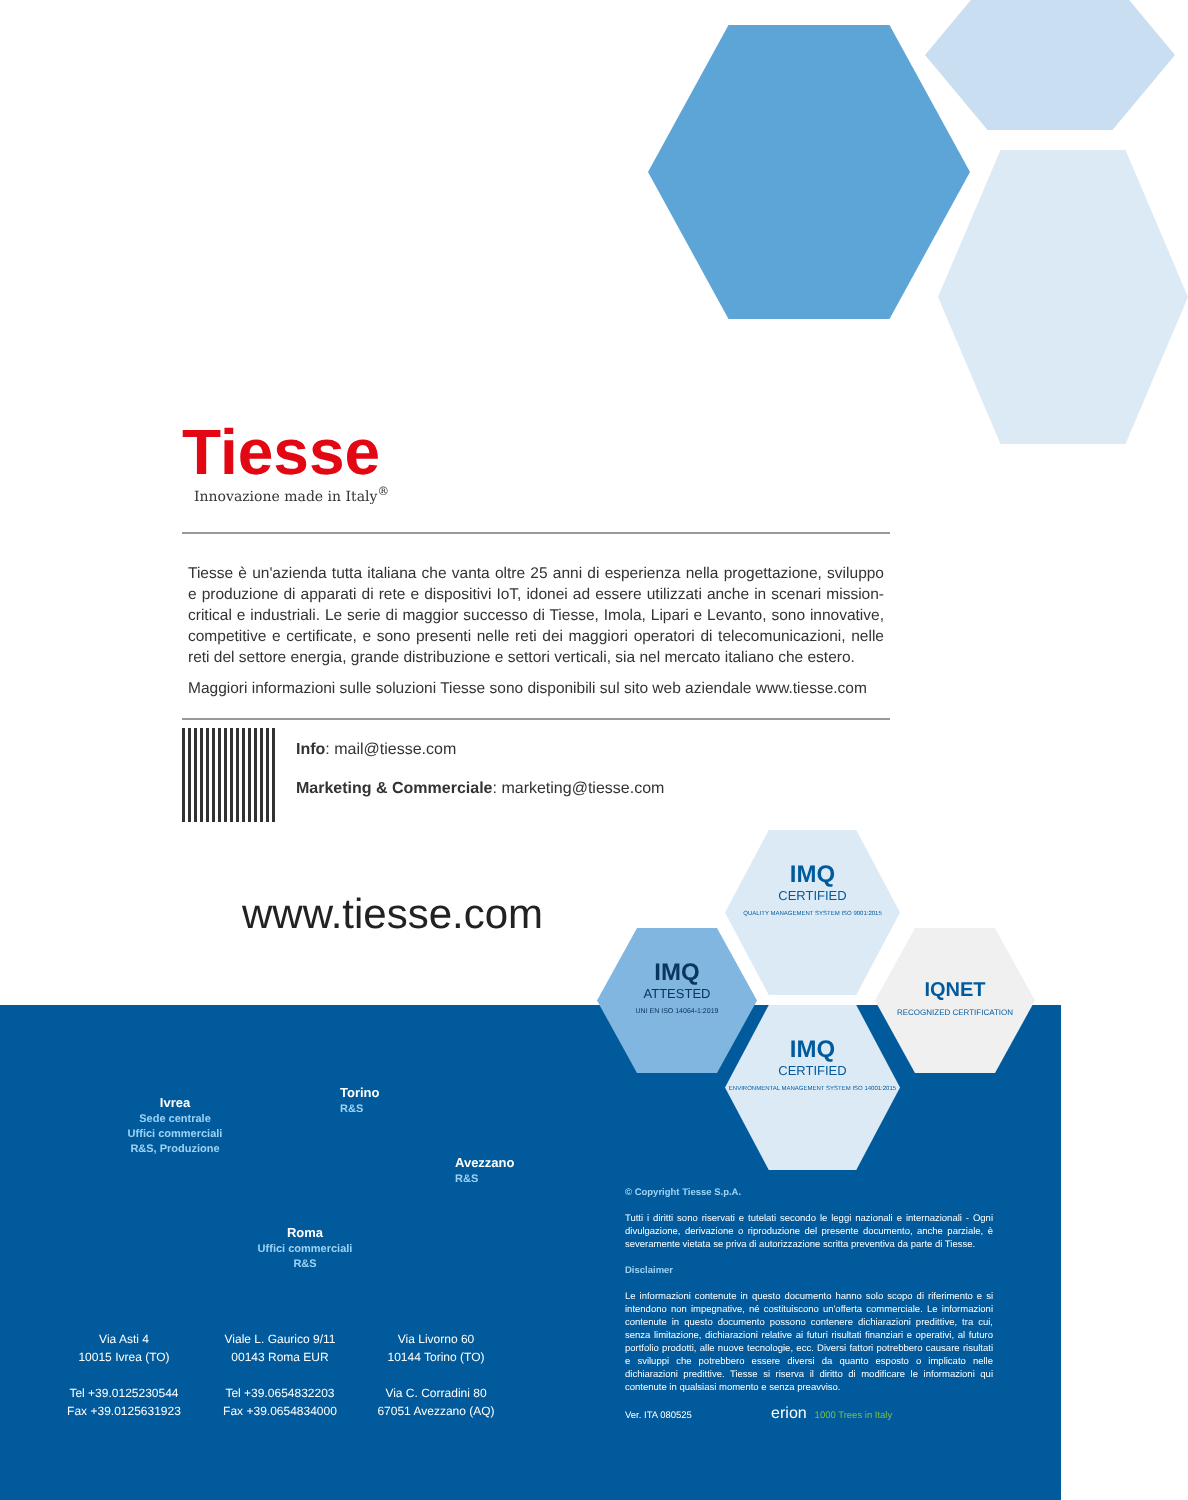Tiesse
Innovazione made in Italy<sup>®</sup>
Tiesse è un'azienda tutta italiana che vanta oltre 25 anni di esperienza nella progettazione, sviluppo e produzione di apparati di rete e dispositivi IoT, idonei ad essere utilizzati anche in scenari mission-critical e industriali. Le serie di maggior successo di Tiesse, Imola, Lipari e Levanto, sono innovative, competitive e certificate, e sono presenti nelle reti dei maggiori operatori di telecomunicazioni, nelle reti del settore energia, grande distribuzione e settori verticali, sia nel mercato italiano che estero.
Maggiori informazioni sulle soluzioni Tiesse sono disponibili sul sito web aziendale www.tiesse.com
Info: mail@tiesse.com
Marketing & Commerciale: marketing@tiesse.com
www.tiesse.com
Ivrea
Sede centrale
Uffici commerciali
R&S, Produzione
Torino
R&S
Avezzano
R&S
Roma
Uffici commerciali
R&S
Via Asti 4
10015 Ivrea (TO)
Tel +39.0125230544
Fax +39.0125631923
Viale L. Gaurico 9/11
00143 Roma EUR
Tel +39.0654832203
Fax +39.0654834000
Via Livorno 60
10144 Torino (TO)
Via C. Corradini 80
67051 Avezzano (AQ)
© Copyright Tiesse S.p.A.
Tutti i diritti sono riservati e tutelati secondo le leggi nazionali e internazionali - Ogni divulgazione, derivazione o riproduzione del presente documento, anche parziale, è severamente vietata se priva di autorizzazione scritta preventiva da parte di Tiesse.
Disclaimer
Le informazioni contenute in questo documento hanno solo scopo di riferimento e si intendono non impegnative, né costituiscono un'offerta commerciale. Le informazioni contenute in questo documento possono contenere dichiarazioni predittive, tra cui, senza limitazione, dichiarazioni relative ai futuri risultati finanziari e operativi, al futuro portfolio prodotti, alle nuove tecnologie, ecc. Diversi fattori potrebbero causare risultati e sviluppi che potrebbero essere diversi da quanto esposto o implicato nelle dichiarazioni predittive. Tiesse si riserva il diritto di modificare le informazioni qui contenute in qualsiasi momento e senza preavviso.
Ver. ITA 080525 erion 1000 Trees in Italy
IMQ
CERTIFIED
QUALITY MANAGEMENT SYSTEM ISO 9001:2015
IMQ
ATTESTED
UNI EN ISO 14064-1:2019
IQNET
RECOGNIZED CERTIFICATION
IMQ
CERTIFIED
ENVIRONMENTAL MANAGEMENT SYSTEM ISO 14001:2015